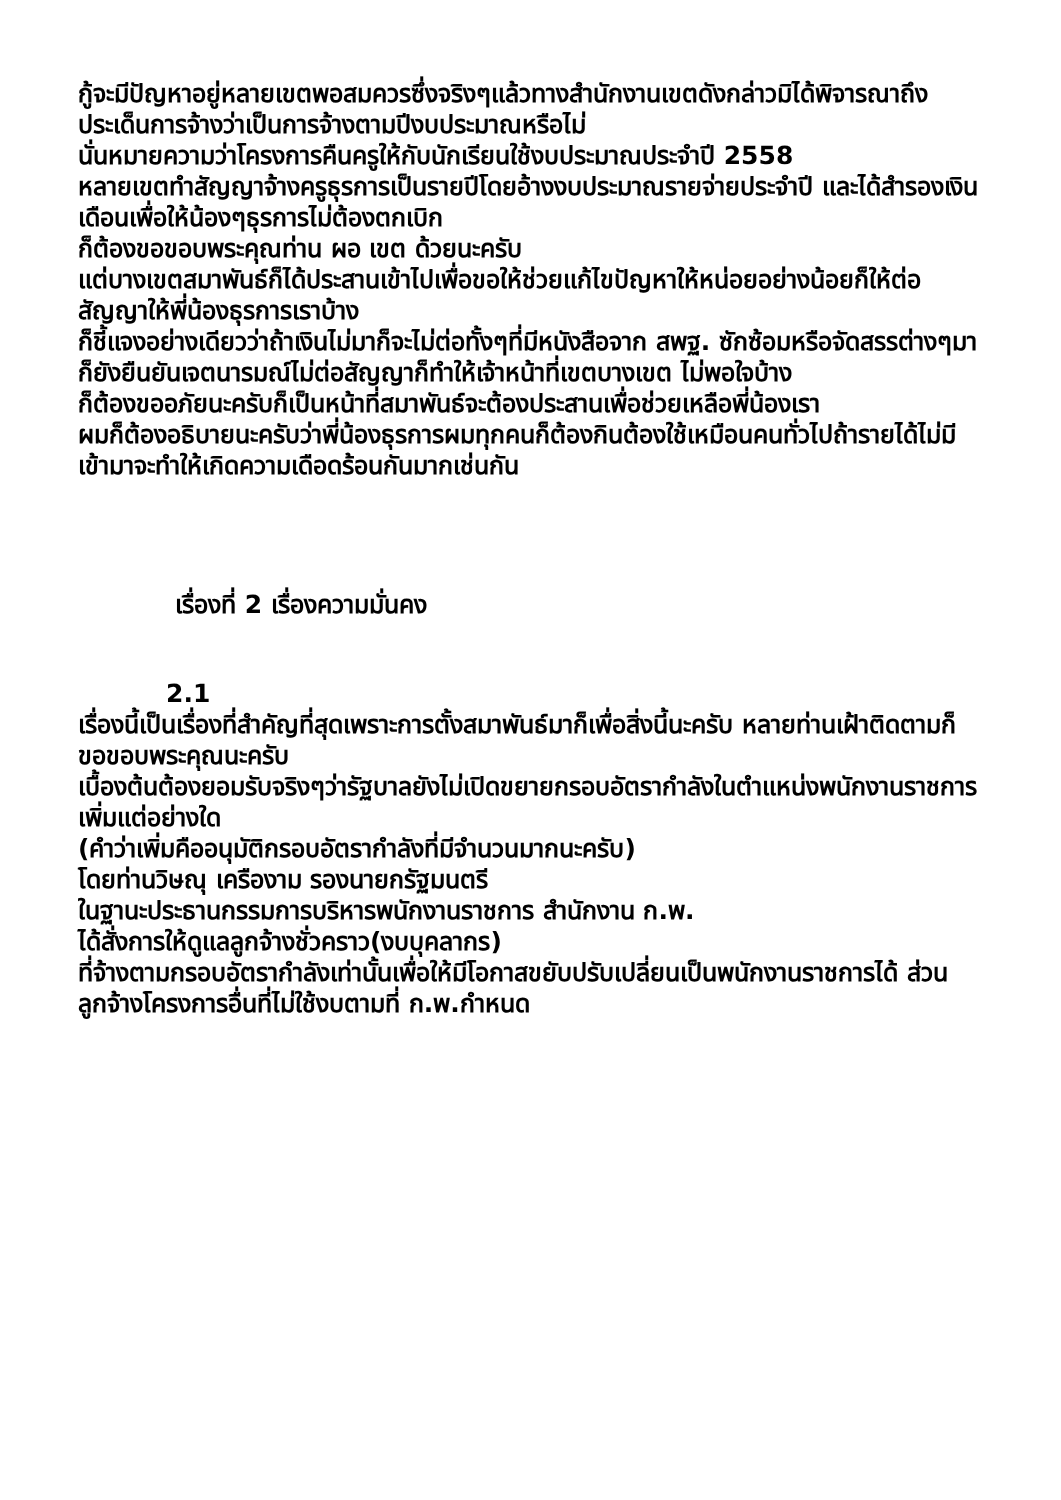กู้จะมีปัญหาอยู่หลายเขตพอสมควรซึ่งจริงๆแล้วทางสำนักงานเขตดังกล่าวมิได้พิจารณาถึงประเด็นการจ้างว่าเป็นการจ้างตามปีงบประมาณหรือไม่
นั่นหมายความว่าโครงการคืนครูให้กับนักเรียนใช้งบประมาณประจำปี 2558
หลายเขตทำสัญญาจ้างครูธุรการเป็นรายปีโดยอ้างงบประมาณรายจ่ายประจำปี และได้สำรองเงินเดือนเพื่อให้น้องๆธุรการไม่ต้องตกเบิก
ก็ต้องขอขอบพระคุณท่าน ผอ เขต ด้วยนะครับ
แต่บางเขตสมาพันธ์ก็ได้ประสานเข้าไปเพื่อขอให้ช่วยแก้ไขปัญหาให้หน่อยอย่างน้อยก็ให้ต่อสัญญาให้พี่น้องธุรการเราบ้าง
ก็ชี้แจงอย่างเดียวว่าถ้าเงินไม่มาก็จะไม่ต่อทั้งๆที่มีหนังสือจาก สพฐ. ซักซ้อมหรือจัดสรรต่างๆมาก็ยังยืนยันเจตนารมณ์ไม่ต่อสัญญาก็ทำให้เจ้าหน้าที่เขตบางเขต ไม่พอใจบ้าง
ก็ต้องขออภัยนะครับก็เป็นหน้าที่สมาพันธ์จะต้องประสานเพื่อช่วยเหลือพี่น้องเรา
ผมก็ต้องอธิบายนะครับว่าพี่น้องธุรการผมทุกคนก็ต้องกินต้องใช้เหมือนคนทั่วไปถ้ารายได้ไม่มีเข้ามาจะทำให้เกิดความเดือดร้อนกันมากเช่นกัน
เรื่องที่ 2 เรื่องความมั่นคง
2.1
เรื่องนี้เป็นเรื่องที่สำคัญที่สุดเพราะการตั้งสมาพันธ์มาก็เพื่อสิ่งนี้นะครับ หลายท่านเฝ้าติดตามก็ขอขอบพระคุณนะครับ
เบื้องต้นต้องยอมรับจริงๆว่ารัฐบาลยังไม่เปิดขยายกรอบอัตรากำลังในตำแหน่งพนักงานราชการเพิ่มแต่อย่างใด
(คำว่าเพิ่มคืออนุมัติกรอบอัตรากำลังที่มีจำนวนมากนะครับ)
โดยท่านวิษณุ เครืองาม รองนายกรัฐมนตรี
ในฐานะประธานกรรมการบริหารพนักงานราชการ สำนักงาน ก.พ.
ได้สั่งการให้ดูแลลูกจ้างชั่วคราว(งบบุคลากร)
ที่จ้างตามกรอบอัตรากำลังเท่านั้นเพื่อให้มีโอกาสขยับปรับเปลี่ยนเป็นพนักงานราชการได้ ส่วนลูกจ้างโครงการอื่นที่ไม่ใช้งบตามที่ ก.พ.กำหนด